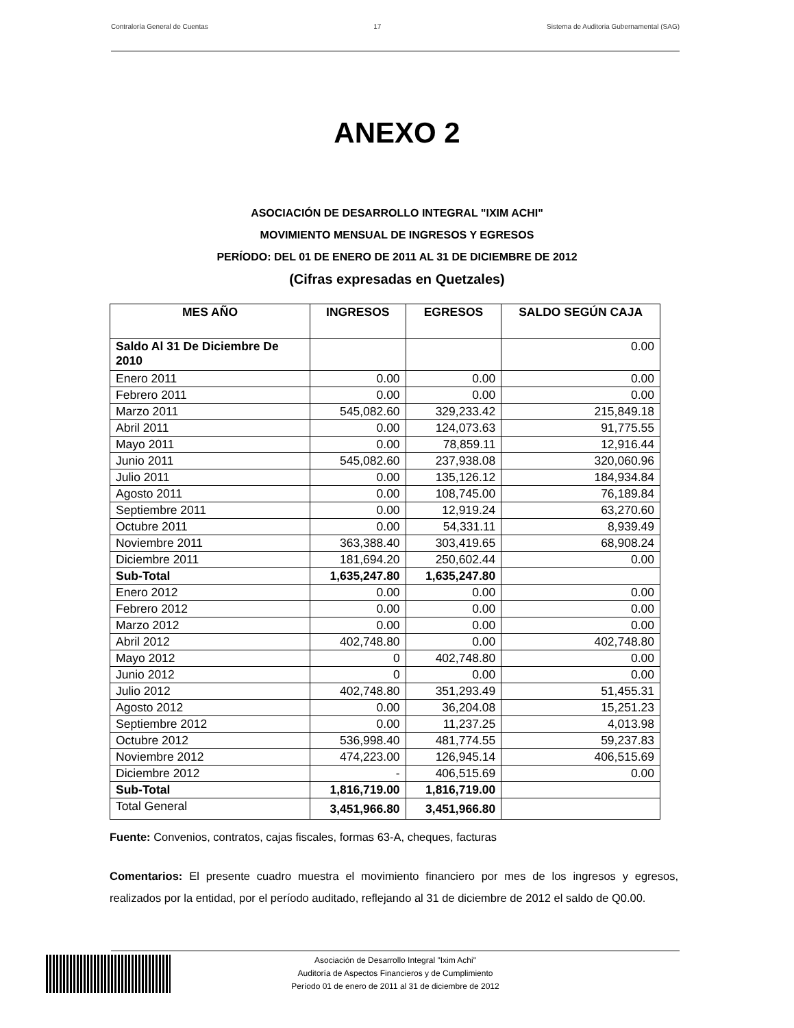Contraloría General de Cuentas 17 Sistema de Auditoria Gubernamental (SAG)
ANEXO 2
ASOCIACIÓN DE DESARROLLO INTEGRAL "IXIM ACHI"
MOVIMIENTO MENSUAL DE INGRESOS Y EGRESOS
PERÍODO: DEL 01 DE ENERO DE 2011 AL 31 DE DICIEMBRE DE 2012
(Cifras expresadas en Quetzales)
| MES AÑO | INGRESOS | EGRESOS | SALDO SEGÚN CAJA |
| --- | --- | --- | --- |
| Saldo Al 31 De Diciembre De 2010 | | | 0.00 |
| Enero 2011 | 0.00 | 0.00 | 0.00 |
| Febrero 2011 | 0.00 | 0.00 | 0.00 |
| Marzo 2011 | 545,082.60 | 329,233.42 | 215,849.18 |
| Abril 2011 | 0.00 | 124,073.63 | 91,775.55 |
| Mayo 2011 | 0.00 | 78,859.11 | 12,916.44 |
| Junio 2011 | 545,082.60 | 237,938.08 | 320,060.96 |
| Julio 2011 | 0.00 | 135,126.12 | 184,934.84 |
| Agosto 2011 | 0.00 | 108,745.00 | 76,189.84 |
| Septiembre 2011 | 0.00 | 12,919.24 | 63,270.60 |
| Octubre 2011 | 0.00 | 54,331.11 | 8,939.49 |
| Noviembre 2011 | 363,388.40 | 303,419.65 | 68,908.24 |
| Diciembre 2011 | 181,694.20 | 250,602.44 | 0.00 |
| Sub-Total | 1,635,247.80 | 1,635,247.80 | |
| Enero 2012 | 0.00 | 0.00 | 0.00 |
| Febrero 2012 | 0.00 | 0.00 | 0.00 |
| Marzo 2012 | 0.00 | 0.00 | 0.00 |
| Abril 2012 | 402,748.80 | 0.00 | 402,748.80 |
| Mayo 2012 | 0 | 402,748.80 | 0.00 |
| Junio 2012 | 0 | 0.00 | 0.00 |
| Julio 2012 | 402,748.80 | 351,293.49 | 51,455.31 |
| Agosto 2012 | 0.00 | 36,204.08 | 15,251.23 |
| Septiembre 2012 | 0.00 | 11,237.25 | 4,013.98 |
| Octubre 2012 | 536,998.40 | 481,774.55 | 59,237.83 |
| Noviembre 2012 | 474,223.00 | 126,945.14 | 406,515.69 |
| Diciembre 2012 | - | 406,515.69 | 0.00 |
| Sub-Total | 1,816,719.00 | 1,816,719.00 | |
| Total General | 3,451,966.80 | 3,451,966.80 | |
Fuente: Convenios, contratos, cajas fiscales, formas 63-A, cheques, facturas
Comentarios: El presente cuadro muestra el movimiento financiero por mes de los ingresos y egresos, realizados por la entidad, por el período auditado, reflejando al 31 de diciembre de 2012 el saldo de Q0.00.
Asociación de Desarrollo Integral "Ixim Achi"
Auditoría de Aspectos Financieros y de Cumplimiento
Período 01 de enero de 2011 al 31 de diciembre de 2012